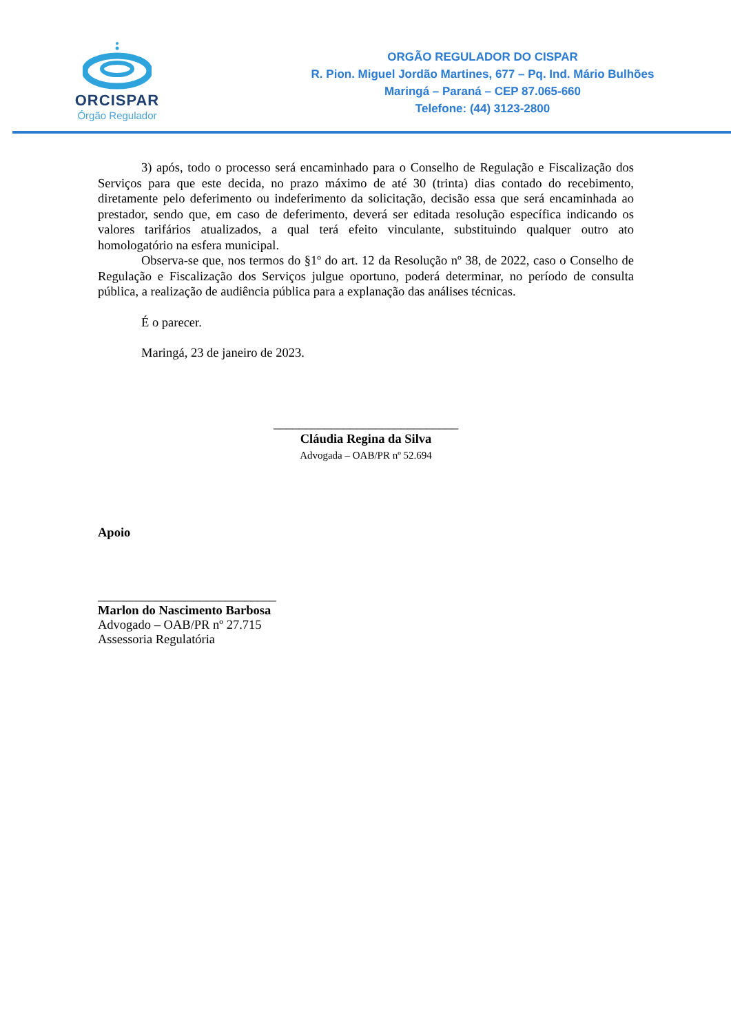ORCISPAR
Órgão Regulador
ORGÃO REGULADOR DO CISPAR
R. Pion. Miguel Jordão Martines, 677 – Pq. Ind. Mário Bulhões
Maringá – Paraná – CEP 87.065-660
Telefone: (44) 3123-2800
3) após, todo o processo será encaminhado para o Conselho de Regulação e Fiscalização dos Serviços para que este decida, no prazo máximo de até 30 (trinta) dias contado do recebimento, diretamente pelo deferimento ou indeferimento da solicitação, decisão essa que será encaminhada ao prestador, sendo que, em caso de deferimento, deverá ser editada resolução específica indicando os valores tarifários atualizados, a qual terá efeito vinculante, substituindo qualquer outro ato homologatório na esfera municipal.
Observa-se que, nos termos do §1º do art. 12 da Resolução nº 38, de 2022, caso o Conselho de Regulação e Fiscalização dos Serviços julgue oportuno, poderá determinar, no período de consulta pública, a realização de audiência pública para a explanação das análises técnicas.
É o parecer.
Maringá, 23 de janeiro de 2023.
_____________________________
Cláudia Regina da Silva
Advogada – OAB/PR nº 52.694
Apoio
____________________________
Marlon do Nascimento Barbosa
Advogado – OAB/PR nº 27.715
Assessoria Regulatória